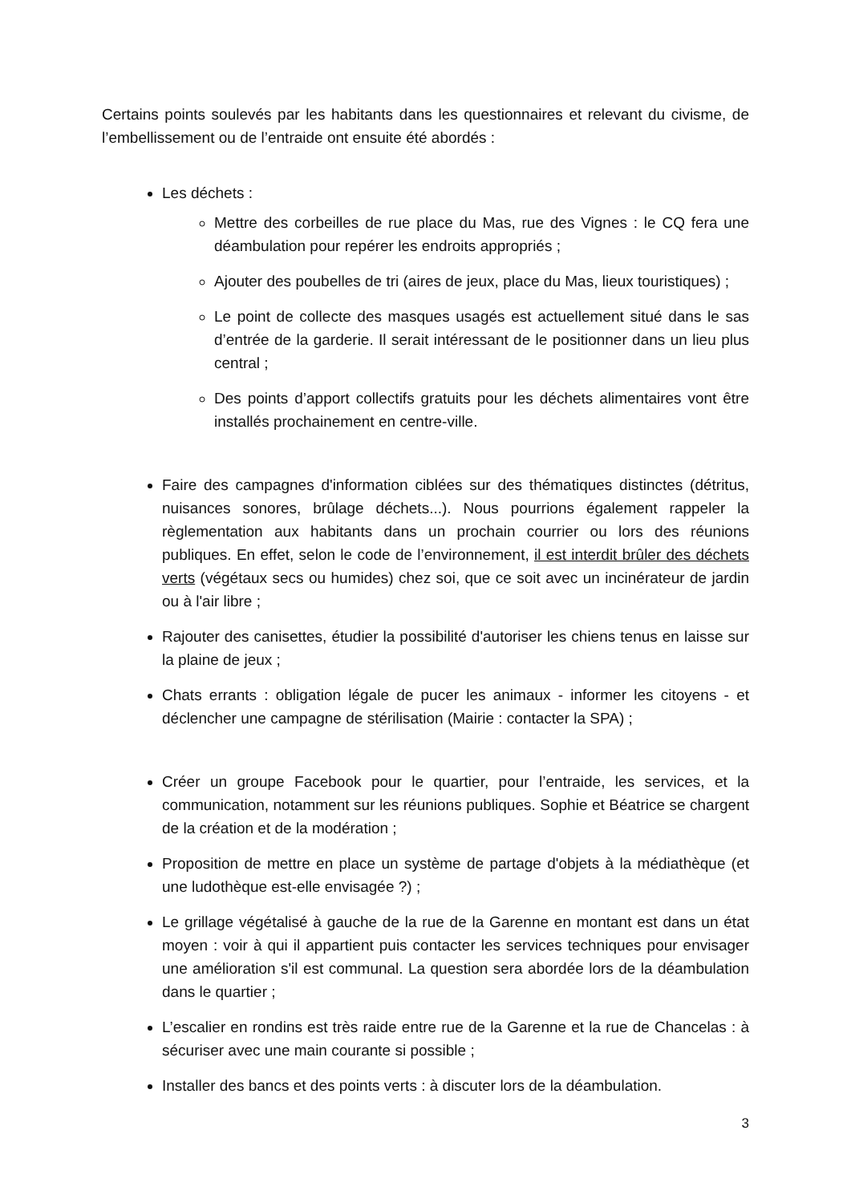Certains points soulevés par les habitants dans les questionnaires et relevant du civisme, de l’embellissement ou de l’entraide ont ensuite été abordés :
Les déchets :
Mettre des corbeilles de rue place du Mas, rue des Vignes : le CQ fera une déambulation pour repérer les endroits appropriés ;
Ajouter des poubelles de tri (aires de jeux, place du Mas, lieux touristiques) ;
Le point de collecte des masques usagés est actuellement situé dans le sas d’entrée de la garderie. Il serait intéressant de le positionner dans un lieu plus central ;
Des points d’apport collectifs gratuits pour les déchets alimentaires vont être installés prochainement en centre-ville.
Faire des campagnes d'information ciblées sur des thématiques distinctes (détritus, nuisances sonores, brûlage déchets...). Nous pourrions également rappeler la règlementation aux habitants dans un prochain courrier ou lors des réunions publiques. En effet, selon le code de l’environnement, il est interdit brûler des déchets verts (végétaux secs ou humides) chez soi, que ce soit avec un incinérateur de jardin ou à l'air libre ;
Rajouter des canisettes, étudier la possibilité d'autoriser les chiens tenus en laisse sur la plaine de jeux ;
Chats errants : obligation légale de pucer les animaux - informer les citoyens - et déclencher une campagne de stérilisation (Mairie : contacter la SPA) ;
Créer un groupe Facebook pour le quartier, pour l’entraide, les services, et la communication, notamment sur les réunions publiques. Sophie et Béatrice se chargent de la création et de la modération ;
Proposition de mettre en place un système de partage d'objets à la médiathèque (et une ludothèque est-elle envisagée ?) ;
Le grillage végétalisé à gauche de la rue de la Garenne en montant est dans un état moyen : voir à qui il appartient puis contacter les services techniques pour envisager une amélioration s'il est communal. La question sera abordée lors de la déambulation dans le quartier ;
L’escalier en rondins est très raide entre rue de la Garenne et la rue de Chancelas : à sécuriser avec une main courante si possible ;
Installer des bancs et des points verts : à discuter lors de la déambulation.
3